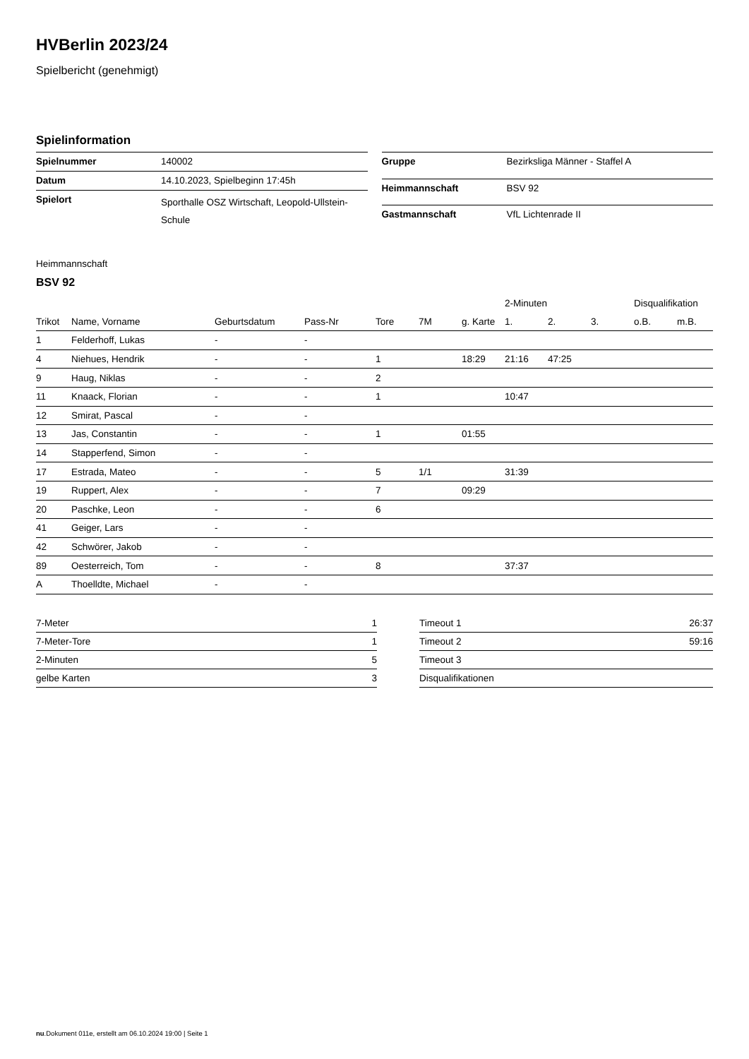HVBerlin 2023/24
Spielbericht (genehmigt)
Spielinformation
| Spielnummer | 140002 |
| Datum | 14.10.2023, Spielbeginn 17:45h |
| Spielort | Sporthalle OSZ Wirtschaft, Leopold-Ullstein-Schule |
| Gruppe | Bezirksliga Männer - Staffel A |
| Heimmannschaft | BSV 92 |
| Gastmannschaft | VfL Lichtenrade II |
Heimmannschaft
BSV 92
| | | | | | | | 2-Minuten | | | Disqualifikation | |
| --- | --- | --- | --- | --- | --- | --- | --- | --- | --- | --- | --- |
| Trikot | Name, Vorname | Geburtsdatum | Pass-Nr | Tore | 7M | g. Karte | 1. | 2. | 3. | o.B. | m.B. |
| 1 | Felderhoff, Lukas | - | - | | | | | | | | |
| 4 | Niehues, Hendrik | - | - | 1 | | 18:29 | 21:16 | 47:25 | | | |
| 9 | Haug, Niklas | - | - | 2 | | | | | | | |
| 11 | Knaack, Florian | - | - | 1 | | | 10:47 | | | | |
| 12 | Smirat, Pascal | - | - | | | | | | | | |
| 13 | Jas, Constantin | - | - | 1 | | 01:55 | | | | | |
| 14 | Stapperfend, Simon | - | - | | | | | | | | |
| 17 | Estrada, Mateo | - | - | 5 | 1/1 | | 31:39 | | | | |
| 19 | Ruppert, Alex | - | - | 7 | | 09:29 | | | | | |
| 20 | Paschke, Leon | - | - | 6 | | | | | | | |
| 41 | Geiger, Lars | - | - | | | | | | | | |
| 42 | Schwörer, Jakob | - | - | | | | | | | | |
| 89 | Oesterreich, Tom | - | - | 8 | | | 37:37 | | | | |
| A | Thoelldte, Michael | - | - | | | | | | | | |
| 7-Meter | 1 |
| 7-Meter-Tore | 1 |
| 2-Minuten | 5 |
| gelbe Karten | 3 |
| Timeout 1 | 26:37 |
| Timeout 2 | 59:16 |
| Timeout 3 | |
| Disqualifikationen | |
nu.Dokument 011e, erstellt am 06.10.2024 19:00 | Seite 1